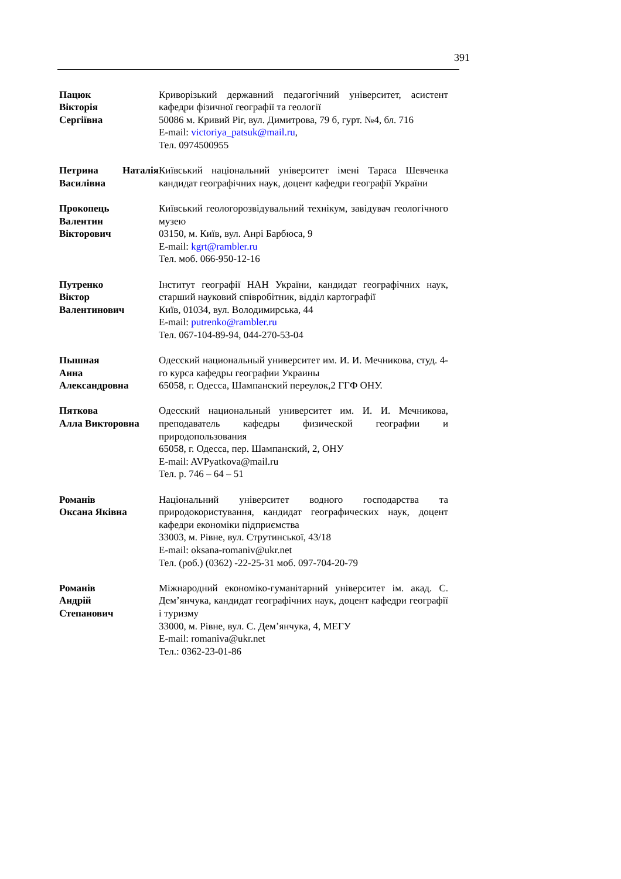391
Пацюк
Вікторія
Сергіївна
Криворізький державний педагогічний університет, асистент кафедри фізичної географії та геології
50086 м. Кривий Ріг, вул. Димитрова, 79 б, гурт. №4, бл. 716
E-mail: victoriya_patsuk@mail.ru,
Тел. 0974500955
Петрина Наталія Василівна
Київський національний університет імені Тараса Шевченка кандидат географічних наук, доцент кафедри географії України
Прокопець
Валентин
Вікторович
Київський геологорозвідувальний технікум, завідувач геологічного музею
03150, м. Київ, вул. Анрі Барбюса, 9
E-mail: kgrt@rambler.ru
Тел. моб. 066-950-12-16
Путренко
Віктор
Валентинович
Інститут географії НАН України, кандидат географічних наук, старший науковий співробітник, відділ картографії
Київ, 01034, вул. Володимирська, 44
E-mail: putrenko@rambler.ru
Тел. 067-104-89-94, 044-270-53-04
Пышная
Анна
Александровна
Одесский национальный университет им. И. И. Мечникова, студ. 4-го курса кафедры географии Украины
65058, г. Одесса, Шампанский переулок,2 ГГФ ОНУ.
Пяткова
Алла Викторовна
Одесский национальный университет им. И. И. Мечникова, преподаватель кафедры физической географии и природопользования
65058, г. Одесса, пер. Шампанский, 2, ОНУ
E-mail: AVPyatkova@mail.ru
Тел. р. 746 – 64 – 51
Романів
Оксана Яківна
Національний університет водного господарства та природокористування, кандидат географических наук, доцент кафедри економіки підприємства
33003, м. Рівне, вул. Струтинської, 43/18
E-mail: oksana-romaniv@ukr.net
Тел. (роб.) (0362) -22-25-31 моб. 097-704-20-79
Романів
Андрій
Степанович
Міжнародний економіко-гуманітарний університет ім. акад. С. Дем’янчука, кандидат географічних наук, доцент кафедри географії і туризму
33000, м. Рівне, вул. С. Дем’янчука, 4, МЕГУ
E-mail: romaniva@ukr.net
Тел.: 0362-23-01-86